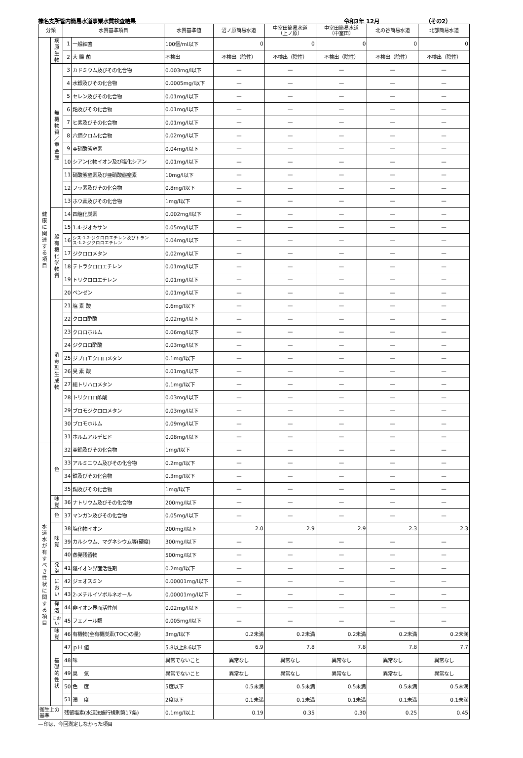榛名支所管内簡易水道事業水質検査結果 令和3年 12月 （その2）
| 分類 | | 水質基準項目 | | 水質基準値 | 沼ノ原簡易水道 | 中室田簡易水道 （上ノ原） | 中室田簡易水道 （中室田） | 北の谷簡易水道 | 北部簡易水道 |
| --- | --- | --- | --- | --- | --- | --- | --- | --- | --- |
| 健 康 に 関 連 す る 項 目 | 病 原 生 物 | 1 | 一般細菌 | 100個/ml以下 | 0 | 0 | 0 | 0 | 0 |
| | | 2 | 大 腸 菌 | 不検出 | 不検出（陰性） | 不検出（陰性） | 不検出（陰性） | 不検出（陰性） | 不検出（陰性） |
| | 無 機 物 質 ／ 重 金 属 | 3 | カドミウム及びその化合物 | 0.003mg/l以下 | — | — | — | — | — |
| | | 4 | 水銀及びその化合物 | 0.0005mg/l以下 | — | — | — | — | — |
| | | 5 | セレン及びその化合物 | 0.01mg/l以下 | — | — | — | — | — |
| | | 6 | 鉛及びその化合物 | 0.01mg/l以下 | — | — | — | — | — |
| | | 7 | ヒ素及びその化合物 | 0.01mg/l以下 | — | — | — | — | — |
| | | 8 | 六価クロム化合物 | 0.02mg/l以下 | — | — | — | — | — |
| | | 9 | 亜硝酸態窒素 | 0.04mg/l以下 | — | — | — | — | — |
| | | 10 | シアン化物イオン及び塩化シアン | 0.01mg/l以下 | — | — | — | — | — |
| | | 11 | 硝酸態窒素及び亜硝酸態窒素 | 10mg/l以下 | — | — | — | — | — |
| | | 12 | フッ素及びその化合物 | 0.8mg/l以下 | — | — | — | — | — |
| | | 13 | ホウ素及びその化合物 | 1mg/l以下 | — | — | — | — | — |
| | 一 般 有 機 化 学 物 質 | 14 | 四塩化炭素 | 0.002mg/l以下 | — | — | — | — | — |
| | | 15 | 1.4-ジオキサン | 0.05mg/l以下 | — | — | — | — | — |
| | | 16 | シス-1.2-ジクロロエチレン及びトランス-1.2-ジクロロエチレン | 0.04mg/l以下 | — | — | — | — | — |
| | | 17 | ジクロロメタン | 0.02mg/l以下 | — | — | — | — | — |
| | | 18 | テトラクロロエチレン | 0.01mg/l以下 | — | — | — | — | — |
| | | 19 | トリクロロエチレン | 0.01mg/l以下 | — | — | — | — | — |
| | | 20 | ベンゼン | 0.01mg/l以下 | — | — | — | — | — |
| | 消 毒 副 生 成 物 | 21 | 塩 素 酸 | 0.6mg/l以下 | — | — | — | — | — |
| | | 22 | クロロ酢酸 | 0.02mg/l以下 | — | — | — | — | — |
| | | 23 | クロロホルム | 0.06mg/l以下 | — | — | — | — | — |
| | | 24 | ジクロロ酢酸 | 0.03mg/l以下 | — | — | — | — | — |
| | | 25 | ジブロモクロロメタン | 0.1mg/l以下 | — | — | — | — | — |
| | | 26 | 臭 素 酸 | 0.01mg/l以下 | — | — | — | — | — |
| | | 27 | 総トリハロメタン | 0.1mg/l以下 | — | — | — | — | — |
| | | 28 | トリクロロ酢酸 | 0.03mg/l以下 | — | — | — | — | — |
| | | 29 | ブロモジクロロメタン | 0.03mg/l以下 | — | — | — | — | — |
| | | 30 | ブロモホルム | 0.09mg/l以下 | — | — | — | — | — |
| | | 31 | ホルムアルデヒド | 0.08mg/l以下 | — | — | — | — | — |
| 水 道 水 が 有 す べ き 性 状 に 関 す る 項 目 | 色 | 32 | 亜鉛及びその化合物 | 1mg/l以下 | — | — | — | — | — |
| | | 33 | アルミニウム及びその化合物 | 0.2mg/l以下 | — | — | — | — | — |
| | | 34 | 鉄及びその化合物 | 0.3mg/l以下 | — | — | — | — | — |
| | | 35 | 銅及びその化合物 | 1mg/l以下 | — | — | — | — | — |
| | 味 覚 | 36 | ナトリウム及びその化合物 | 200mg/l以下 | — | — | — | — | — |
| | 色 | 37 | マンガン及びその化合物 | 0.05mg/l以下 | — | — | — | — | — |
| | 味 覚 | 38 | 塩化物イオン | 200mg/l以下 | 2.0 | 2.9 | 2.9 | 2.3 | 2.3 |
| | | 39 | カルシウム、マグネシウム等(硬度) | 300mg/l以下 | — | — | — | — | — |
| | | 40 | 蒸発残留物 | 500mg/l以下 | — | — | — | — | — |
| | 発 泡 | 41 | 陰イオン界面活性剤 | 0.2mg/l以下 | — | — | — | — | — |
| | に お い | 42 | ジェオスミン | 0.00001mg/l以下 | — | — | — | — | — |
| | | 43 | 2-メチルイソボルネオール | 0.00001mg/l以下 | — | — | — | — | — |
| | 発 泡 | 44 | 非イオン界面活性剤 | 0.02mg/l以下 | — | — | — | — | — |
| | におい | 45 | フェノール類 | 0.005mg/l以下 | — | — | — | — | — |
| | 味 覚 | 46 | 有機物(全有機炭素(TOC)の量) | 3mg/l以下 | 0.2未満 | 0.2未満 | 0.2未満 | 0.2未満 | 0.2未満 |
| | 基 礎 的 性 状 | 47 | ｐＨ 値 | 5.8以上8.6以下 | 6.9 | 7.8 | 7.8 | 7.8 | 7.7 |
| | | 48 | 味 | 異常でないこと | 異常なし | 異常なし | 異常なし | 異常なし | 異常なし |
| | | 49 | 臭 気 | 異常でないこと | 異常なし | 異常なし | 異常なし | 異常なし | 異常なし |
| | | 50 | 色 度 | 5度以下 | 0.5未満 | 0.5未満 | 0.5未満 | 0.5未満 | 0.5未満 |
| | | 51 | 濁 度 | 2度以下 | 0.1未満 | 0.1未満 | 0.1未満 | 0.1未満 | 0.1未満 |
| 衛生上の基準 | | 残留塩素(水道法施行規則第17条) | | 0.1mg/l以上 | 0.19 | 0.35 | 0.30 | 0.25 | 0.45 |
—印は、今回測定しなかった項目